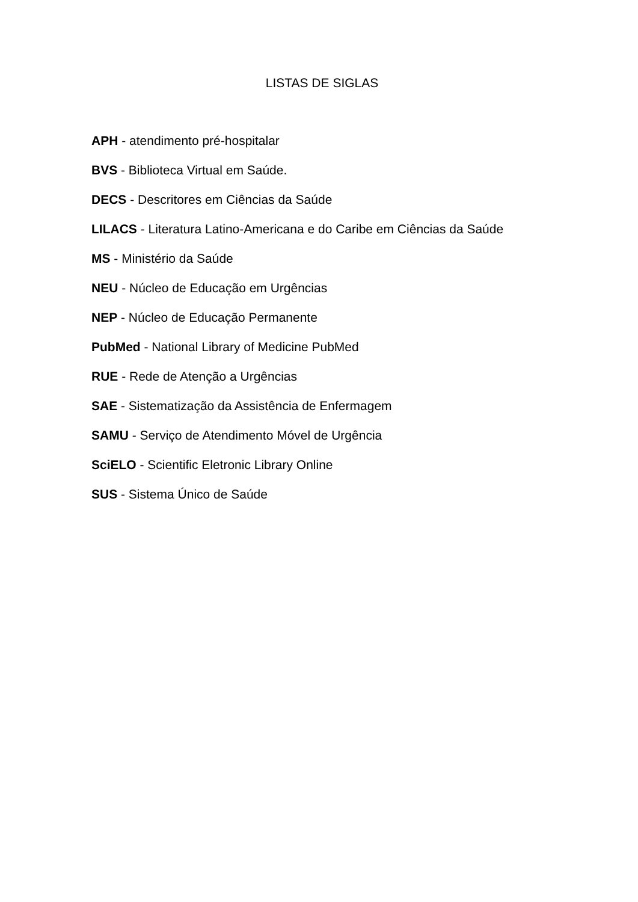LISTAS DE SIGLAS
APH - atendimento pré-hospitalar
BVS - Biblioteca Virtual em Saúde.
DECS - Descritores em Ciências da Saúde
LILACS - Literatura Latino-Americana e do Caribe em Ciências da Saúde
MS - Ministério da Saúde
NEU - Núcleo de Educação em Urgências
NEP - Núcleo de Educação Permanente
PubMed - National Library of Medicine PubMed
RUE - Rede de Atenção a Urgências
SAE - Sistematização da Assistência de Enfermagem
SAMU - Serviço de Atendimento Móvel de Urgência
SciELO - Scientific Eletronic Library Online
SUS - Sistema Único de Saúde